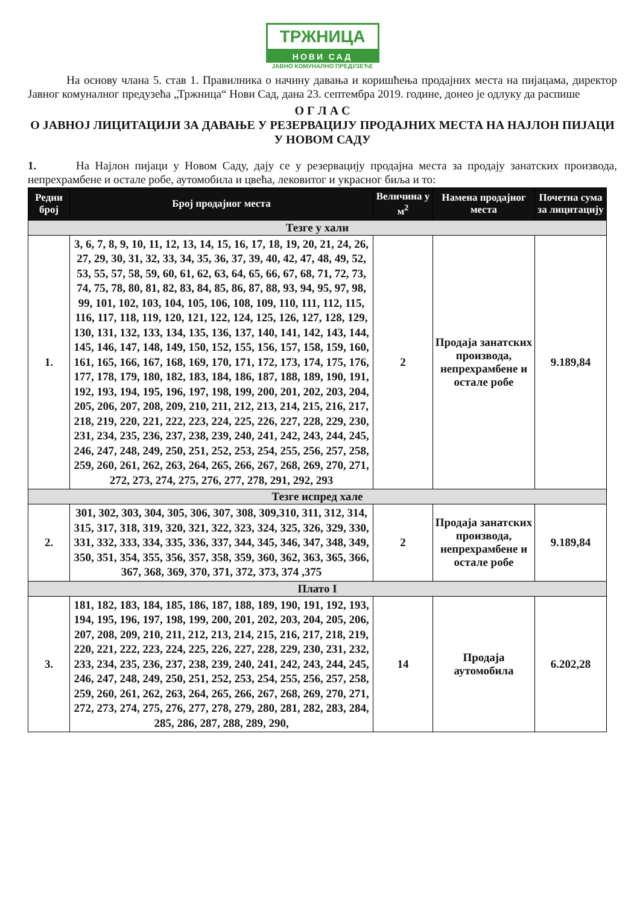ТРЖНИЦА
НОВИ САД
ЈАВНО КОМУНАЛНО ПРЕДУЗЕЋЕ
На основу члана 5. став 1. Правилника о начину давања и коришћења продајних места на пијацама, директор Јавног комуналног предузећа „Тржница“ Нови Сад, дана 23. септембра 2019. године, донео је одлуку да распише
О Г Л А С
О ЈАВНОЈ ЛИЦИТАЦИЈИ ЗА ДАВАЊЕ У РЕЗЕРВАЦИЈУ ПРОДАЈНИХ МЕСТА НА НАЈЛОН ПИЈАЦИ У НОВОМ САДУ
1. На Најлон пијаци у Новом Саду, дају се у резервацију продајна места за продају занатских производа, непрехрамбене и остале робе, аутомобила и цвећа, лековитог и украсног биља и то:
| Редни број | Број продајног места | Величина у м<sup>2</sup> | Намена продајног места | Почетна сума за лицитацију |
| --- | --- | --- | --- | --- |
| Тезге у хали | | | | |
| 1. | 3, 6, 7, 8, 9, 10, 11, 12, 13, 14, 15, 16, 17, 18, 19, 20, 21, 24, 26, 27, 29, 30, 31, 32, 33, 34, 35, 36, 37, 39, 40, 42, 47, 48, 49, 52, 53, 55, 57, 58, 59, 60, 61, 62, 63, 64, 65, 66, 67, 68, 71, 72, 73, 74, 75, 78, 80, 81, 82, 83, 84, 85, 86, 87, 88, 93, 94, 95, 97, 98, 99, 101, 102, 103, 104, 105, 106, 108, 109, 110, 111, 112, 115, 116, 117, 118, 119, 120, 121, 122, 124, 125, 126, 127, 128, 129, 130, 131, 132, 133, 134, 135, 136, 137, 140, 141, 142, 143, 144, 145, 146, 147, 148, 149, 150, 152, 155, 156, 157, 158, 159, 160, 161, 165, 166, 167, 168, 169, 170, 171, 172, 173, 174, 175, 176, 177, 178, 179, 180, 182, 183, 184, 186, 187, 188, 189, 190, 191, 192, 193, 194, 195, 196, 197, 198, 199, 200, 201, 202, 203, 204, 205, 206, 207, 208, 209, 210, 211, 212, 213, 214, 215, 216, 217, 218, 219, 220, 221, 222, 223, 224, 225, 226, 227, 228, 229, 230, 231, 234, 235, 236, 237, 238, 239, 240, 241, 242, 243, 244, 245, 246, 247, 248, 249, 250, 251, 252, 253, 254, 255, 256, 257, 258, 259, 260, 261, 262, 263, 264, 265, 266, 267, 268, 269, 270, 271, 272, 273, 274, 275, 276, 277, 278, 291, 292, 293 | 2 | Продаја занатских производа, непрехрамбене и остале робе | 9.189,84 |
| Тезге испред хале | | | | |
| 2. | 301, 302, 303, 304, 305, 306, 307, 308, 309,310, 311, 312, 314, 315, 317, 318, 319, 320, 321, 322, 323, 324, 325, 326, 329, 330, 331, 332, 333, 334, 335, 336, 337, 344, 345, 346, 347, 348, 349, 350, 351, 354, 355, 356, 357, 358, 359, 360, 362, 363, 365, 366, 367, 368, 369, 370, 371, 372, 373, 374 ,375 | 2 | Продаја занатских производа, непрехрамбене и остале робе | 9.189,84 |
| Плато I | | | | |
| 3. | 181, 182, 183, 184, 185, 186, 187, 188, 189, 190, 191, 192, 193, 194, 195, 196, 197, 198, 199, 200, 201, 202, 203, 204, 205, 206, 207, 208, 209, 210, 211, 212, 213, 214, 215, 216, 217, 218, 219, 220, 221, 222, 223, 224, 225, 226, 227, 228, 229, 230, 231, 232, 233, 234, 235, 236, 237, 238, 239, 240, 241, 242, 243, 244, 245, 246, 247, 248, 249, 250, 251, 252, 253, 254, 255, 256, 257, 258, 259, 260, 261, 262, 263, 264, 265, 266, 267, 268, 269, 270, 271, 272, 273, 274, 275, 276, 277, 278, 279, 280, 281, 282, 283, 284, 285, 286, 287, 288, 289, 290, | 14 | Продаја аутомобила | 6.202,28 |